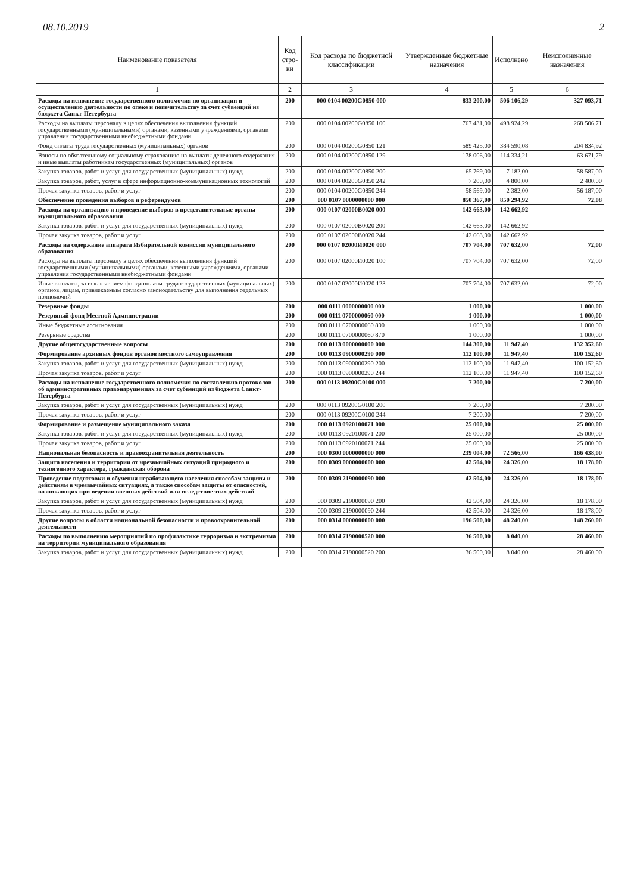08.10.2019 2
| Наименование показателя | Код стро-ки | Код расхода по бюджетной классификации | Утвержденные бюджетные назначения | Исполнено | Неисполненные назначения |
| --- | --- | --- | --- | --- | --- |
| 1 | 2 | 3 | 4 | 5 | 6 |
| Расходы на исполнение государственного полномочия по организации и осуществлению деятельности по опеке и попечительству за счет субвенций из бюджета Санкт-Петербурга | 200 | 000 0104 00200G0850 000 | 833 200,00 | 506 106,29 | 327 093,71 |
| Расходы на выплаты персоналу в целях обеспечения выполнения функций государственными (муниципальными) органами, казенными учреждениями, органами управления государственными внебюджетными фондами | 200 | 000 0104 00200G0850 100 | 767 431,00 | 498 924,29 | 268 506,71 |
| Фонд оплаты труда государственных (муниципальных) органов | 200 | 000 0104 00200G0850 121 | 589 425,00 | 384 590,08 | 204 834,92 |
| Взносы по обязательному социальному страхованию на выплаты денежного содержания и иные выплаты работникам государственных (муниципальных) органов | 200 | 000 0104 00200G0850 129 | 178 006,00 | 114 334,21 | 63 671,79 |
| Закупка товаров, работ и услуг для государственных (муниципальных) нужд | 200 | 000 0104 00200G0850 200 | 65 769,00 | 7 182,00 | 58 587,00 |
| Закупка товаров, работ, услуг в сфере информационно-коммуникационных технологий | 200 | 000 0104 00200G0850 242 | 7 200,00 | 4 800,00 | 2 400,00 |
| Прочая закупка товаров, работ и услуг | 200 | 000 0104 00200G0850 244 | 58 569,00 | 2 382,00 | 56 187,00 |
| Обеспечение проведения выборов и референдумов | 200 | 000 0107 0000000000 000 | 850 367,00 | 850 294,92 | 72,08 |
| Расходы на организацию и проведение выборов в представительные органы муниципального образования | 200 | 000 0107 02000B0020 000 | 142 663,00 | 142 662,92 | |
| Закупка товаров, работ и услуг для государственных (муниципальных) нужд | 200 | 000 0107 02000B0020 200 | 142 663,00 | 142 662,92 | |
| Прочая закупка товаров, работ и услуг | 200 | 000 0107 02000B0020 244 | 142 663,00 | 142 662,92 | |
| Расходы на содержание аппарата Избирательной комиссии муниципального образования | 200 | 000 0107 02000И0020 000 | 707 704,00 | 707 632,00 | 72,00 |
| Расходы на выплаты персоналу в целях обеспечения выполнения функций государственными (муниципальными) органами, казенными учреждениями, органами управления государственными внебюджетными фондами | 200 | 000 0107 02000И0020 100 | 707 704,00 | 707 632,00 | 72,00 |
| Иные выплаты, за исключением фонда оплаты труда государственных (муниципальных) органов, лицам, привлекаемым согласно законодательству для выполнения отдельных полномочий | 200 | 000 0107 02000И0020 123 | 707 704,00 | 707 632,00 | 72,00 |
| Резервные фонды | 200 | 000 0111 0000000000 000 | 1 000,00 | | 1 000,00 |
| Резервный фонд Местной Администрации | 200 | 000 0111 0700000060 000 | 1 000,00 | | 1 000,00 |
| Иные бюджетные ассигнования | 200 | 000 0111 0700000060 800 | 1 000,00 | | 1 000,00 |
| Резервные средства | 200 | 000 0111 0700000060 870 | 1 000,00 | | 1 000,00 |
| Другие общегосударственные вопросы | 200 | 000 0113 0000000000 000 | 144 300,00 | 11 947,40 | 132 352,60 |
| Формирование архивных фондов органов местного самоуправления | 200 | 000 0113 0900000290 000 | 112 100,00 | 11 947,40 | 100 152,60 |
| Закупка товаров, работ и услуг для государственных (муниципальных) нужд | 200 | 000 0113 0900000290 200 | 112 100,00 | 11 947,40 | 100 152,60 |
| Прочая закупка товаров, работ и услуг | 200 | 000 0113 0900000290 244 | 112 100,00 | 11 947,40 | 100 152,60 |
| Расходы на исполнение государственного полномочия по составлению протоколов об административных правонарушениях за счет субвенций из бюджета Санкт-Петербурга | 200 | 000 0113 09200G0100 000 | 7 200,00 | | 7 200,00 |
| Закупка товаров, работ и услуг для государственных (муниципальных) нужд | 200 | 000 0113 09200G0100 200 | 7 200,00 | | 7 200,00 |
| Прочая закупка товаров, работ и услуг | 200 | 000 0113 09200G0100 244 | 7 200,00 | | 7 200,00 |
| Формирование и размещение муниципального заказа | 200 | 000 0113 0920100071 000 | 25 000,00 | | 25 000,00 |
| Закупка товаров, работ и услуг для государственных (муниципальных) нужд | 200 | 000 0113 0920100071 200 | 25 000,00 | | 25 000,00 |
| Прочая закупка товаров, работ и услуг | 200 | 000 0113 0920100071 244 | 25 000,00 | | 25 000,00 |
| Национальная безопасность и правоохранительная деятельность | 200 | 000 0300 0000000000 000 | 239 004,00 | 72 566,00 | 166 438,00 |
| Защита населения и территории от чрезвычайных ситуаций природного и техногенного характера, гражданская оборона | 200 | 000 0309 0000000000 000 | 42 504,00 | 24 326,00 | 18 178,00 |
| Проведение подготовки и обучения неработающего населения способам защиты и действиям в чрезвычайных ситуациях, а также способам защиты от опасностей, возникающих при ведении военных действий или вследствие этих действий | 200 | 000 0309 2190000090 000 | 42 504,00 | 24 326,00 | 18 178,00 |
| Закупка товаров, работ и услуг для государственных (муниципальных) нужд | 200 | 000 0309 2190000090 200 | 42 504,00 | 24 326,00 | 18 178,00 |
| Прочая закупка товаров, работ и услуг | 200 | 000 0309 2190000090 244 | 42 504,00 | 24 326,00 | 18 178,00 |
| Другие вопросы в области национальной безопасности и правоохранительной деятельности | 200 | 000 0314 0000000000 000 | 196 500,00 | 48 240,00 | 148 260,00 |
| Расходы по выполнению мероприятий по профилактике терроризма и экстремизма на территории муниципального образования | 200 | 000 0314 7190000520 000 | 36 500,00 | 8 040,00 | 28 460,00 |
| Закупка товаров, работ и услуг для государственных (муниципальных) нужд | 200 | 000 0314 7190000520 200 | 36 500,00 | 8 040,00 | 28 460,00 |